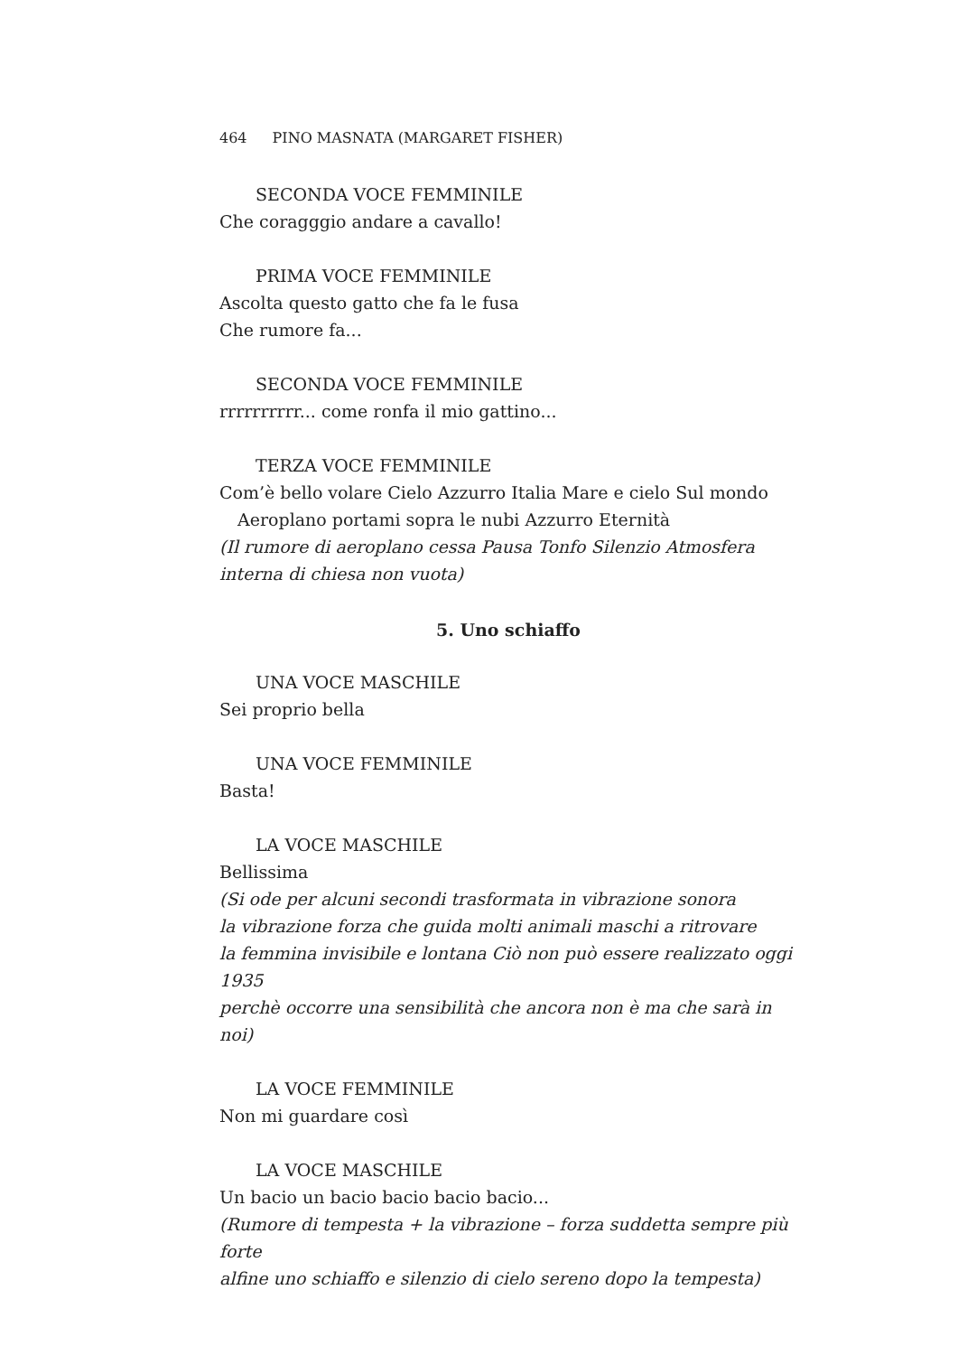464 PINO MASNATA (MARGARET FISHER)
SECONDA VOCE FEMMINILE
Che coragggio andare a cavallo!
PRIMA VOCE FEMMINILE
Ascolta questo gatto che fa le fusa
Che rumore fa...
SECONDA VOCE FEMMINILE
rrrrrrrrrr... come ronfa il mio gattino...
TERZA VOCE FEMMINILE
Com’è bello volare Cielo Azzurro Italia Mare e cielo Sul mondo
Aeroplano portami sopra le nubi Azzurro Eternità
(Il rumore di aeroplano cessa Pausa Tonfo Silenzio Atmosfera interna di chiesa non vuota)
5. Uno schiaffo
UNA VOCE MASCHILE
Sei proprio bella
UNA VOCE FEMMINILE
Basta!
LA VOCE MASCHILE
Bellissima
(Si ode per alcuni secondi trasformata in vibrazione sonora
la vibrazione forza che guida molti animali maschi a ritrovare
la femmina invisibile e lontana Ciò non può essere realizzato oggi 1935
perchè occorre una sensibilità che ancora non è ma che sarà in noi)
LA VOCE FEMMINILE
Non mi guardare così
LA VOCE MASCHILE
Un bacio un bacio bacio bacio bacio...
(Rumore di tempesta + la vibrazione – forza suddetta sempre più forte
alfine uno schiaffo e silenzio di cielo sereno dopo la tempesta)